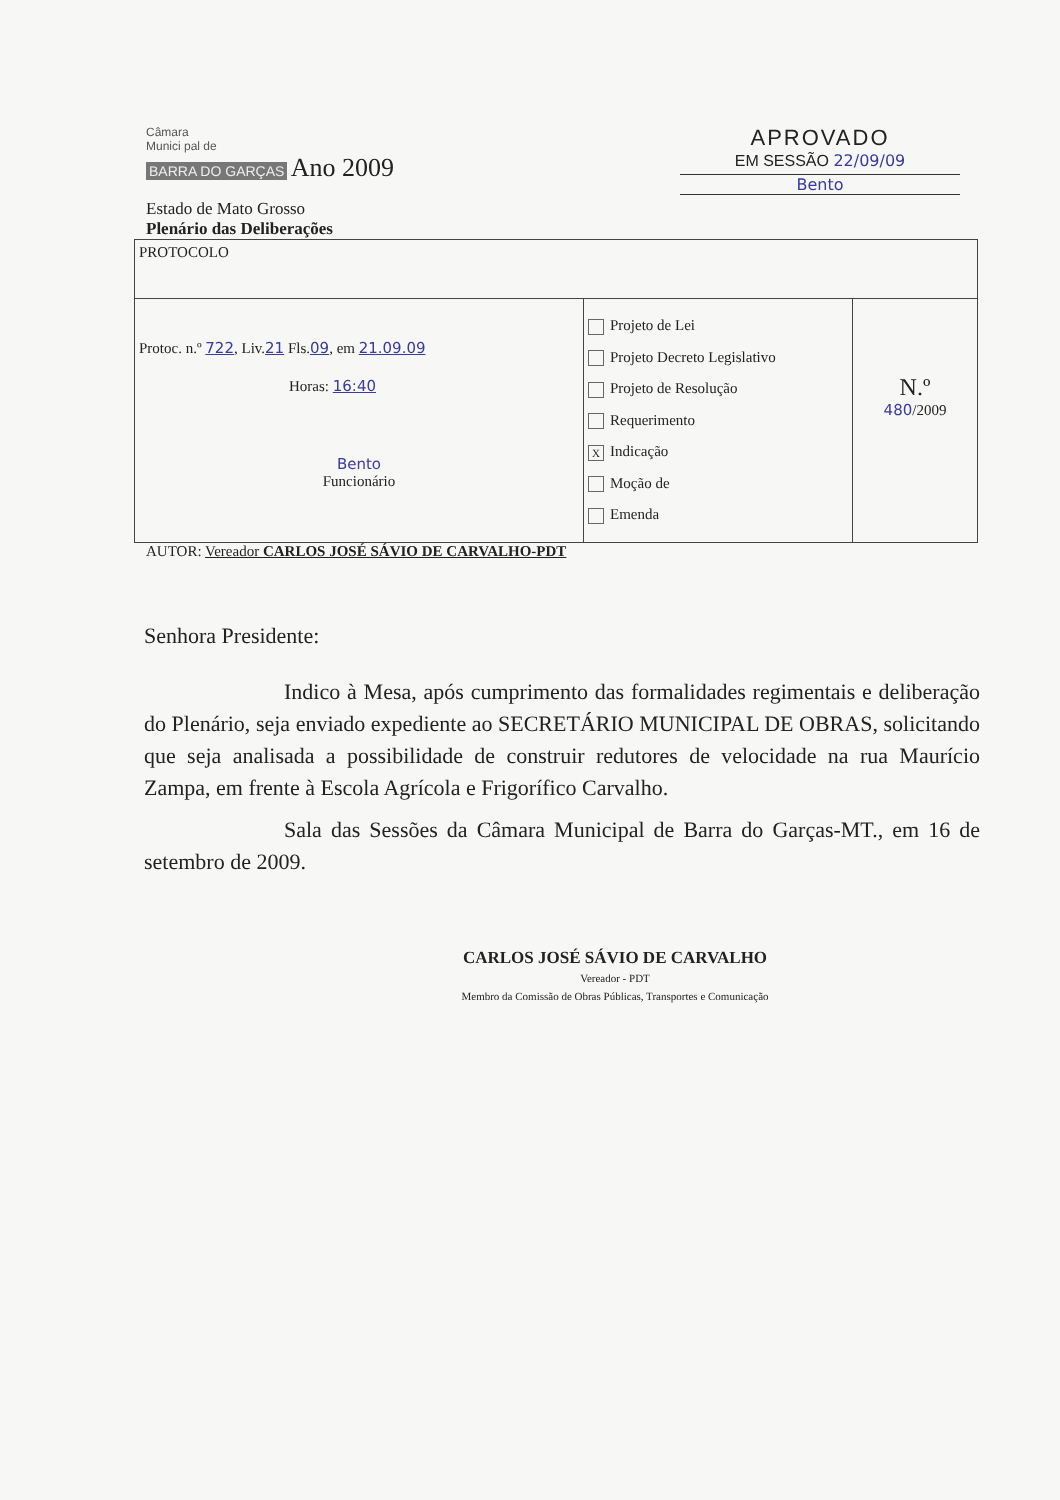Câmara
Munici pal de
BARRA DO GARÇAS Ano 2009
APROVADO
EM SESSÃO 22/09/09
Bento
Estado de Mato Grosso
Plenário das Deliberações
| PROTOCOLO | | |
| Protoc. n.º 722 , Liv. 21 Fls. 09 , em 21.09.09 Horas: 16:40 Bento Funcionário | Projeto de Lei Projeto Decreto Legislativo Projeto de Resolução Requerimento X Indicação Moção de Emenda | N.º 480 /2009 |
AUTOR: Vereador CARLOS JOSÉ SÁVIO DE CARVALHO-PDT
Senhora Presidente:
Indico à Mesa, após cumprimento das formalidades regimentais e deliberação do Plenário, seja enviado expediente ao SECRETÁRIO MUNICIPAL DE OBRAS, solicitando que seja analisada a possibilidade de construir redutores de velocidade na rua Maurício Zampa, em frente à Escola Agrícola e Frigorífico Carvalho.
Sala das Sessões da Câmara Municipal de Barra do Garças-MT., em 16 de setembro de 2009.
CARLOS JOSÉ SÁVIO DE CARVALHO
Vereador - PDT
Membro da Comissão de Obras Públicas, Transportes e Comunicação